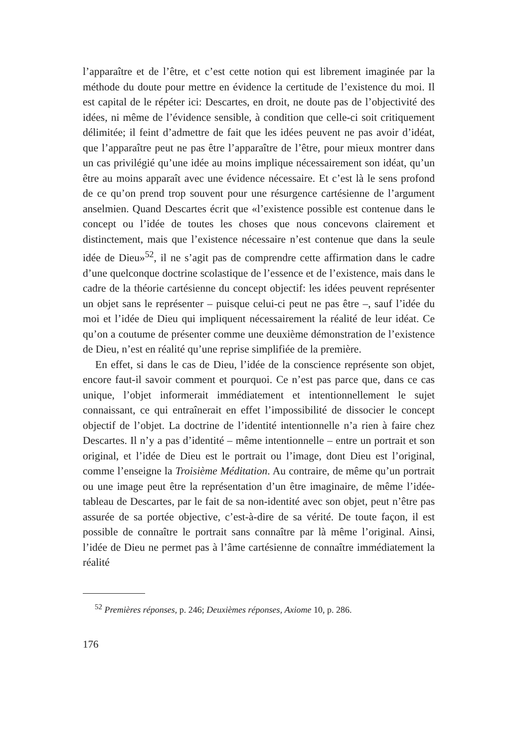l’apparaître et de l’être, et c’est cette notion qui est librement imaginée par la méthode du doute pour mettre en évidence la certitude de l’existence du moi. Il est capital de le répéter ici: Descartes, en droit, ne doute pas de l’objectivité des idées, ni même de l’évidence sensible, à condition que celle-ci soit critiquement délimitée; il feint d’admettre de fait que les idées peuvent ne pas avoir d’idéat, que l’apparaître peut ne pas être l’apparaître de l’être, pour mieux montrer dans un cas privilégié qu’une idée au moins implique nécessairement son idéat, qu’un être au moins apparaît avec une évidence nécessaire. Et c’est là le sens profond de ce qu’on prend trop souvent pour une résurgence cartésienne de l’argument anselmien. Quand Descartes écrit que «l’existence possible est contenue dans le concept ou l’idée de toutes les choses que nous concevons clairement et distinctement, mais que l’existence nécessaire n’est contenue que dans la seule idée de Dieu»<sup>52</sup>, il ne s’agit pas de comprendre cette affirmation dans le cadre d’une quelconque doctrine scolastique de l’essence et de l’existence, mais dans le cadre de la théorie cartésienne du concept objectif: les idées peuvent représenter un objet sans le représenter – puisque celui-ci peut ne pas être –, sauf l’idée du moi et l’idée de Dieu qui impliquent nécessairement la réalité de leur idéat. Ce qu’on a coutume de présenter comme une deuxième démonstration de l’existence de Dieu, n’est en réalité qu’une reprise simplifiée de la première.
En effet, si dans le cas de Dieu, l’idée de la conscience représente son objet, encore faut-il savoir comment et pourquoi. Ce n’est pas parce que, dans ce cas unique, l’objet informerait immédiatement et intentionnellement le sujet connaissant, ce qui entraînerait en effet l’impossibilité de dissocier le concept objectif de l’objet. La doctrine de l’identité intentionnelle n’a rien à faire chez Descartes. Il n’y a pas d’identité – même intentionnelle – entre un portrait et son original, et l’idée de Dieu est le portrait ou l’image, dont Dieu est l’original, comme l’enseigne la Troisième Méditation. Au contraire, de même qu’un portrait ou une image peut être la représentation d’un être imaginaire, de même l’idée-tableau de Descartes, par le fait de sa non-identité avec son objet, peut n’être pas assurée de sa portée objective, c’est-à-dire de sa vérité. De toute façon, il est possible de connaître le portrait sans connaître par là même l’original. Ainsi, l’idée de Dieu ne permet pas à l’âme cartésienne de connaître immédiatement la réalité
<sup>52</sup> Premières réponses, p. 246; Deuxièmes réponses, Axiome 10, p. 286.
176